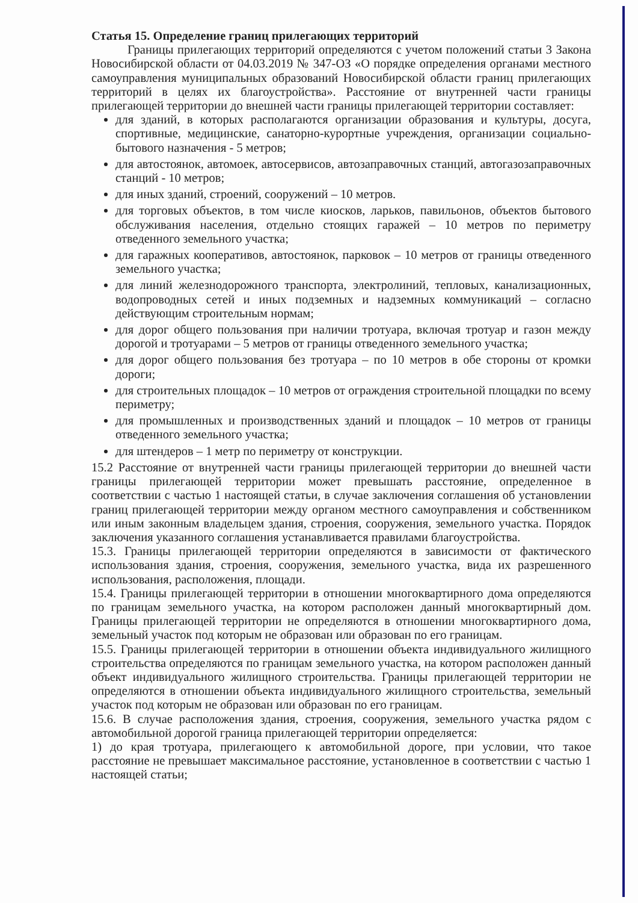Статья 15. Определение границ прилегающих территорий
Границы прилегающих территорий определяются с учетом положений статьи 3 Закона Новосибирской области от 04.03.2019 № 347-ОЗ «О порядке определения органами местного самоуправления муниципальных образований Новосибирской области границ прилегающих территорий в целях их благоустройства». Расстояние от внутренней части границы прилегающей территории до внешней части границы прилегающей территории составляет:
для зданий, в которых располагаются организации образования и культуры, досуга, спортивные, медицинские, санаторно-курортные учреждения, организации социально-бытового назначения - 5 метров;
для автостоянок, автомоек, автосервисов, автозаправочных станций, автогазозаправочных станций - 10 метров;
для иных зданий, строений, сооружений – 10 метров.
для торговых объектов, в том числе киосков, ларьков, павильонов, объектов бытового обслуживания населения, отдельно стоящих гаражей – 10 метров по периметру отведенного земельного участка;
для гаражных кооперативов, автостоянок, парковок – 10 метров от границы отведенного земельного участка;
для линий железнодорожного транспорта, электролиний, тепловых, канализационных, водопроводных сетей и иных подземных и надземных коммуникаций – согласно действующим строительным нормам;
для дорог общего пользования при наличии тротуара, включая тротуар и газон между дорогой и тротуарами – 5 метров от границы отведенного земельного участка;
для дорог общего пользования без тротуара – по 10 метров в обе стороны от кромки дороги;
для строительных площадок – 10 метров от ограждения строительной площадки по всему периметру;
для промышленных и производственных зданий и площадок – 10 метров от границы отведенного земельного участка;
для штендеров – 1 метр по периметру от конструкции.
15.2 Расстояние от внутренней части границы прилегающей территории до внешней части границы прилегающей территории может превышать расстояние, определенное в соответствии с частью 1 настоящей статьи, в случае заключения соглашения об установлении границ прилегающей территории между органом местного самоуправления и собственником или иным законным владельцем здания, строения, сооружения, земельного участка. Порядок заключения указанного соглашения устанавливается правилами благоустройства.
15.3. Границы прилегающей территории определяются в зависимости от фактического использования здания, строения, сооружения, земельного участка, вида их разрешенного использования, расположения, площади.
15.4. Границы прилегающей территории в отношении многоквартирного дома определяются по границам земельного участка, на котором расположен данный многоквартирный дом. Границы прилегающей территории не определяются в отношении многоквартирного дома, земельный участок под которым не образован или образован по его границам.
15.5. Границы прилегающей территории в отношении объекта индивидуального жилищного строительства определяются по границам земельного участка, на котором расположен данный объект индивидуального жилищного строительства. Границы прилегающей территории не определяются в отношении объекта индивидуального жилищного строительства, земельный участок под которым не образован или образован по его границам.
15.6. В случае расположения здания, строения, сооружения, земельного участка рядом с автомобильной дорогой граница прилегающей территории определяется:
1) до края тротуара, прилегающего к автомобильной дороге, при условии, что такое расстояние не превышает максимальное расстояние, установленное в соответствии с частью 1 настоящей статьи;